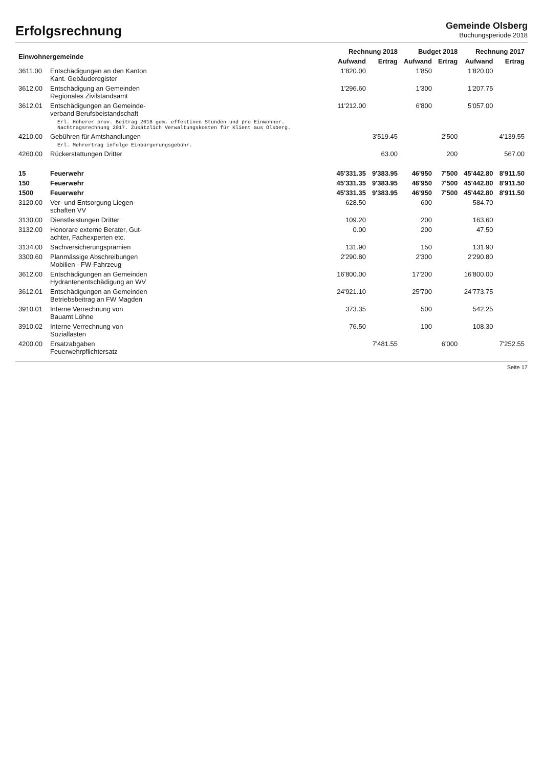Erfolgsrechnung
Gemeinde Olsberg
Buchungsperiode 2018
| Einwohnergemeinde | | Rechnung 2018 | | Budget 2018 | | Rechnung 2017 | |
| --- | --- | --- | --- | --- | --- | --- | --- |
| | | Aufwand | Ertrag | Aufwand | Ertrag | Aufwand | Ertrag |
| 3611.00 | Entschädigungen an den Kanton Kant. Gebäuderegister | 1'820.00 | | 1'850 | | 1'820.00 | |
| 3612.00 | Entschädigung an Gemeinden Regionales Zivilstandsamt | 1'296.60 | | 1'300 | | 1'207.75 | |
| 3612.01 | Entschädigungen an Gemeinde- verband Berufsbeistandschaft | 11'212.00 | | 6'800 | | 5'057.00 | |
| | Erl. Höherer prov. Beitrag 2018 gem. effektiven Stunden und pro Einwohner. Nachtragsrechnung 2017. Zusätzlich Verwaltungskosten für Klient aus Olsberg. | | | | | | |
| 4210.00 | Gebühren für Amtshandlungen | | 3'519.45 | | 2'500 | | 4'139.55 |
| | Erl. Mehrertrag infolge Einbürgerungsgebühr. | | | | | | |
| 4260.00 | Rückerstattungen Dritter | | 63.00 | | 200 | | 567.00 |
| 15 | Feuerwehr | 45'331.35 | 9'383.95 | 46'950 | 7'500 | 45'442.80 | 8'911.50 |
| 150 | Feuerwehr | 45'331.35 | 9'383.95 | 46'950 | 7'500 | 45'442.80 | 8'911.50 |
| 1500 | Feuerwehr | 45'331.35 | 9'383.95 | 46'950 | 7'500 | 45'442.80 | 8'911.50 |
| 3120.00 | Ver- und Entsorgung Liegen- schaften VV | 628.50 | | 600 | | 584.70 | |
| 3130.00 | Dienstleistungen Dritter | 109.20 | | 200 | | 163.60 | |
| 3132.00 | Honorare externe Berater, Gut- achter, Fachexperten etc. | 0.00 | | 200 | | 47.50 | |
| 3134.00 | Sachversicherungsprämien | 131.90 | | 150 | | 131.90 | |
| 3300.60 | Planmässige Abschreibungen Mobilien - FW-Fahrzeug | 2'290.80 | | 2'300 | | 2'290.80 | |
| 3612.00 | Entschädigungen an Gemeinden Hydrantenentschädigung an WV | 16'800.00 | | 17'200 | | 16'800.00 | |
| 3612.01 | Entschädigungen an Gemeinden Betriebsbeitrag an FW Magden | 24'921.10 | | 25'700 | | 24'773.75 | |
| 3910.01 | Interne Verrechnung von Bauamt Löhne | 373.35 | | 500 | | 542.25 | |
| 3910.02 | Interne Verrechnung von Soziallasten | 76.50 | | 100 | | 108.30 | |
| 4200.00 | Ersatzabgaben Feuerwehrpflichtersatz | | 7'481.55 | | 6'000 | | 7'252.55 |
Seite 17